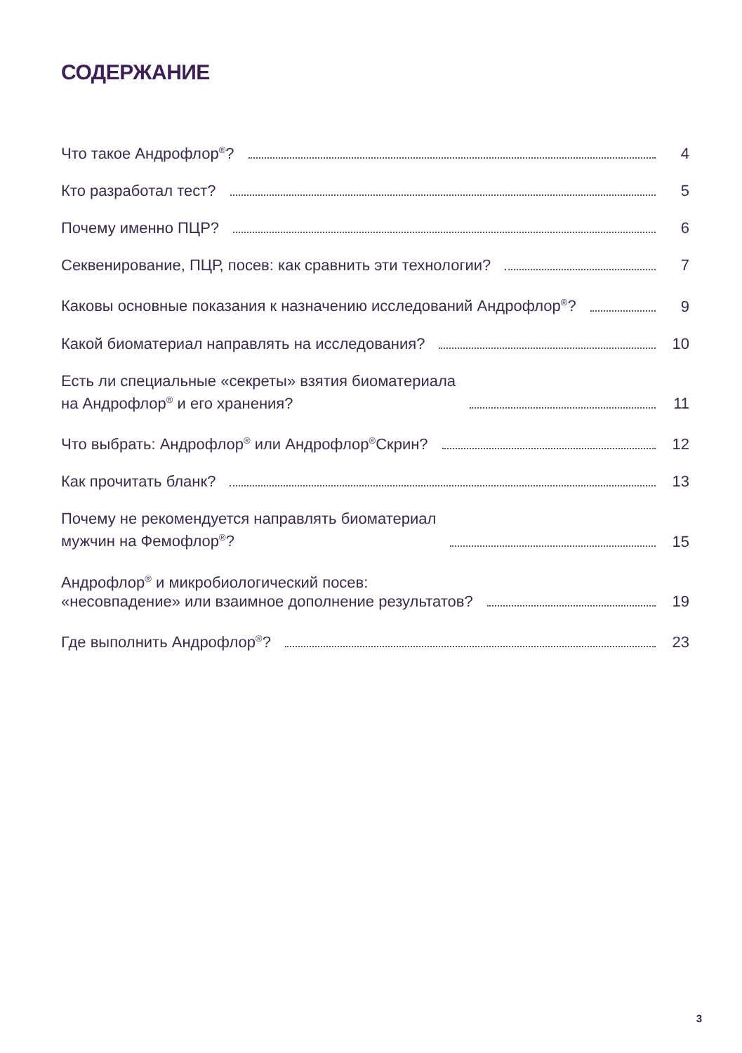СОДЕРЖАНИЕ
Что такое Андрофлор<sup>®</sup>? 4
Кто разработал тест? 5
Почему именно ПЦР? 6
Секвенирование, ПЦР, посев: как сравнить эти технологии? 7
Каковы основные показания к назначению исследований Андрофлор<sup>®</sup>? 9
Какой биоматериал направлять на исследования? 10
Есть ли специальные «секреты» взятия биоматериала
на Андрофлор<sup>®</sup> и его хранения? 11
Что выбрать: Андрофлор<sup>®</sup> или Андрофлор<sup>®</sup>Скрин? 12
Как прочитать бланк? 13
Почему не рекомендуется направлять биоматериал
мужчин на Фемофлор<sup>®</sup>? 15
Андрофлор<sup>®</sup> и микробиологический посев:
«несовпадение» или взаимное дополнение результатов? 19
Где выполнить Андрофлор<sup>®</sup>? 23
3